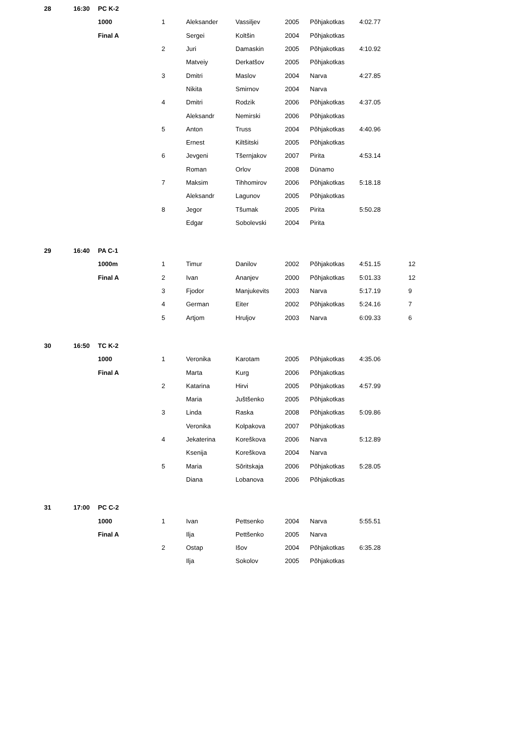| 28 | 16:30 | PC K-2 | | | | | | | |
| | | 1000 | 1 | Aleksander | Vassiljev | 2005 | Põhjakotkas | 4:02.77 | |
| | | Final A | | Sergei | Koltšin | 2004 | Põhjakotkas | | |
| | | | 2 | Juri | Damaskin | 2005 | Põhjakotkas | 4:10.92 | |
| | | | | Matveiy | Derkatšov | 2005 | Põhjakotkas | | |
| | | | 3 | Dmitri | Maslov | 2004 | Narva | 4:27.85 | |
| | | | | Nikita | Smirnov | 2004 | Narva | | |
| | | | 4 | Dmitri | Rodzik | 2006 | Põhjakotkas | 4:37.05 | |
| | | | | Aleksandr | Nemirski | 2006 | Põhjakotkas | | |
| | | | 5 | Anton | Truss | 2004 | Põhjakotkas | 4:40.96 | |
| | | | | Ernest | Kiltšitski | 2005 | Põhjakotkas | | |
| | | | 6 | Jevgeni | Tšernjakov | 2007 | Pirita | 4:53.14 | |
| | | | | Roman | Orlov | 2008 | Dünamo | | |
| | | | 7 | Maksim | Tihhomirov | 2006 | Põhjakotkas | 5:18.18 | |
| | | | | Aleksandr | Lagunov | 2005 | Põhjakotkas | | |
| | | | 8 | Jegor | Tšumak | 2005 | Pirita | 5:50.28 | |
| | | | | Edgar | Sobolevski | 2004 | Pirita | | |
| 29 | 16:40 | PA C-1 | | | | | | | |
| | | 1000m | 1 | Timur | Danilov | 2002 | Põhjakotkas | 4:51.15 | 12 |
| | | Final A | 2 | Ivan | Ananjev | 2000 | Põhjakotkas | 5:01.33 | 12 |
| | | | 3 | Fjodor | Manjukevits | 2003 | Narva | 5:17.19 | 9 |
| | | | 4 | German | Eiter | 2002 | Põhjakotkas | 5:24.16 | 7 |
| | | | 5 | Artjom | Hruljov | 2003 | Narva | 6:09.33 | 6 |
| 30 | 16:50 | TC K-2 | | | | | | | |
| | | 1000 | 1 | Veronika | Karotam | 2005 | Põhjakotkas | 4:35.06 | |
| | | Final A | | Marta | Kurg | 2006 | Põhjakotkas | | |
| | | | 2 | Katarina | Hirvi | 2005 | Põhjakotkas | 4:57.99 | |
| | | | | Maria | Juštšenko | 2005 | Põhjakotkas | | |
| | | | 3 | Linda | Raska | 2008 | Põhjakotkas | 5:09.86 | |
| | | | | Veronika | Kolpakova | 2007 | Põhjakotkas | | |
| | | | 4 | Jekaterina | Koreškova | 2006 | Narva | 5:12.89 | |
| | | | | Ksenija | Koreškova | 2004 | Narva | | |
| | | | 5 | Maria | Sõritskaja | 2006 | Põhjakotkas | 5:28.05 | |
| | | | | Diana | Lobanova | 2006 | Põhjakotkas | | |
| 31 | 17:00 | PC C-2 | | | | | | | |
| | | 1000 | 1 | Ivan | Pettsenko | 2004 | Narva | 5:55.51 | |
| | | Final A | | Ilja | Pettšenko | 2005 | Narva | | |
| | | | 2 | Ostap | Išov | 2004 | Põhjakotkas | 6:35.28 | |
| | | | | Ilja | Sokolov | 2005 | Põhjakotkas | | |